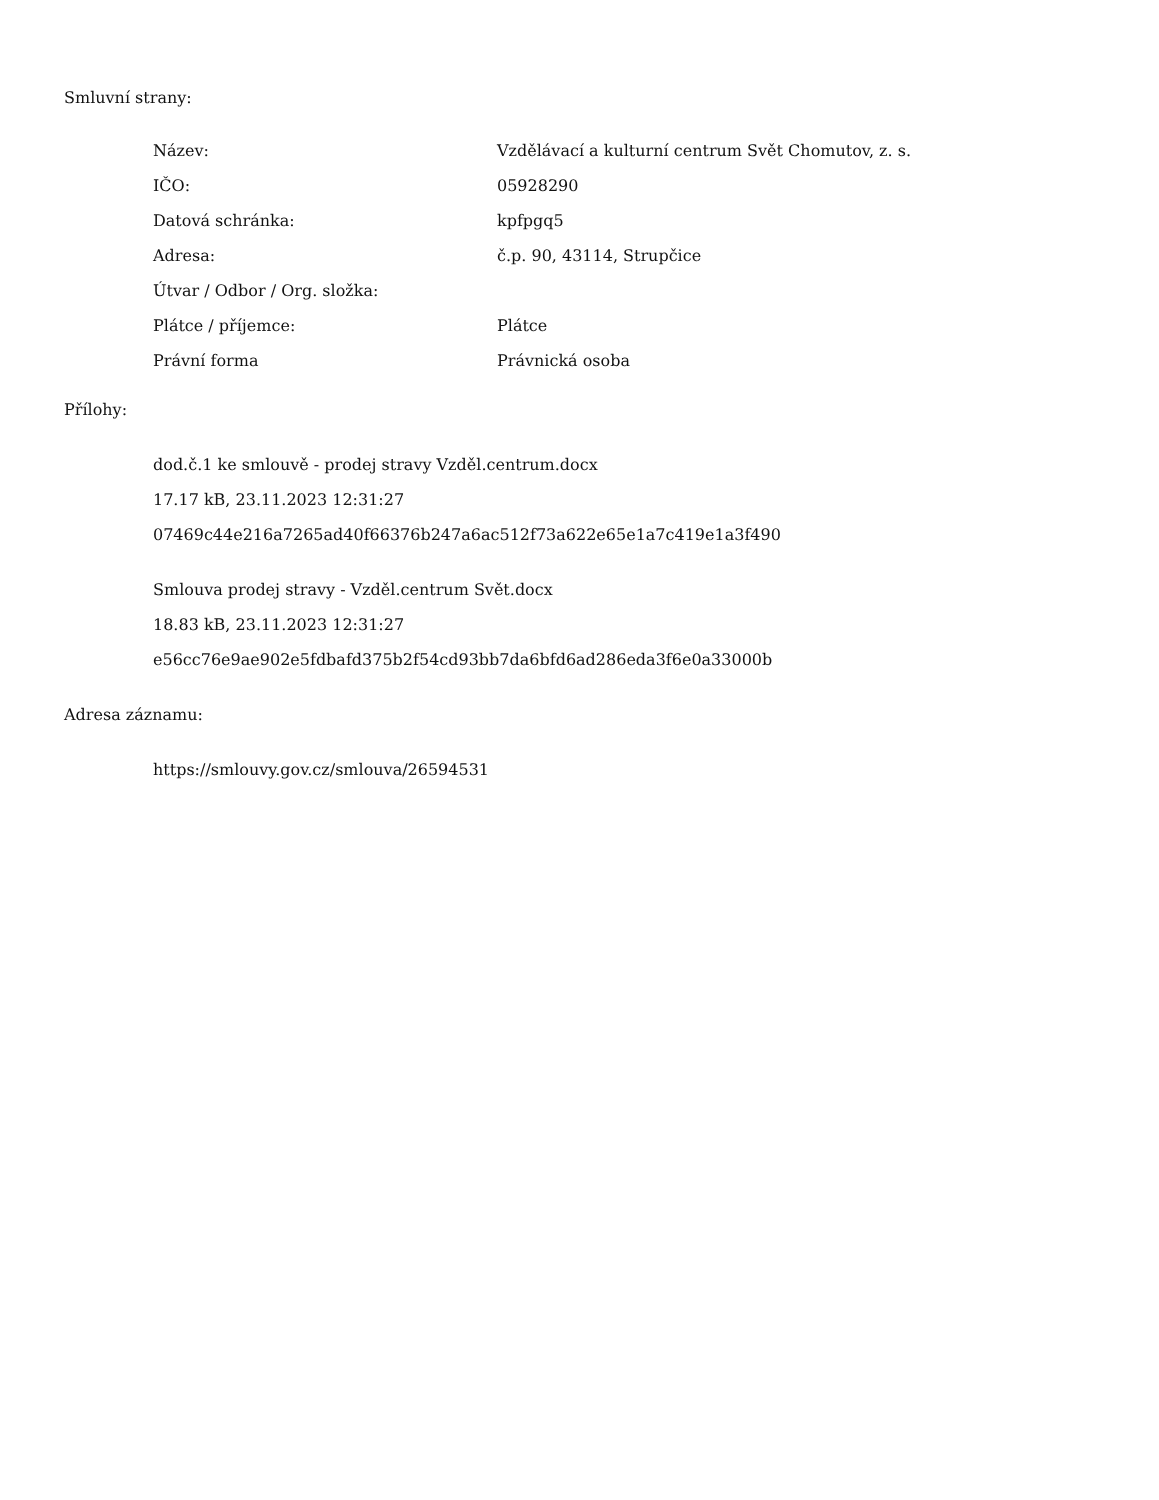Smluvní strany:
| Název: | Vzdělávací a kulturní centrum Svět Chomutov, z. s. |
| IČO: | 05928290 |
| Datová schránka: | kpfpgq5 |
| Adresa: | č.p. 90, 43114, Strupčice |
| Útvar / Odbor / Org. složka: | |
| Plátce / příjemce: | Plátce |
| Právní forma | Právnická osoba |
Přílohy:
dod.č.1 ke smlouvě - prodej stravy Vzděl.centrum.docx
17.17 kB, 23.11.2023 12:31:27
07469c44e216a7265ad40f66376b247a6ac512f73a622e65e1a7c419e1a3f490
Smlouva prodej stravy - Vzděl.centrum Svět.docx
18.83 kB, 23.11.2023 12:31:27
e56cc76e9ae902e5fdbafd375b2f54cd93bb7da6bfd6ad286eda3f6e0a33000b
Adresa záznamu:
https://smlouvy.gov.cz/smlouva/26594531